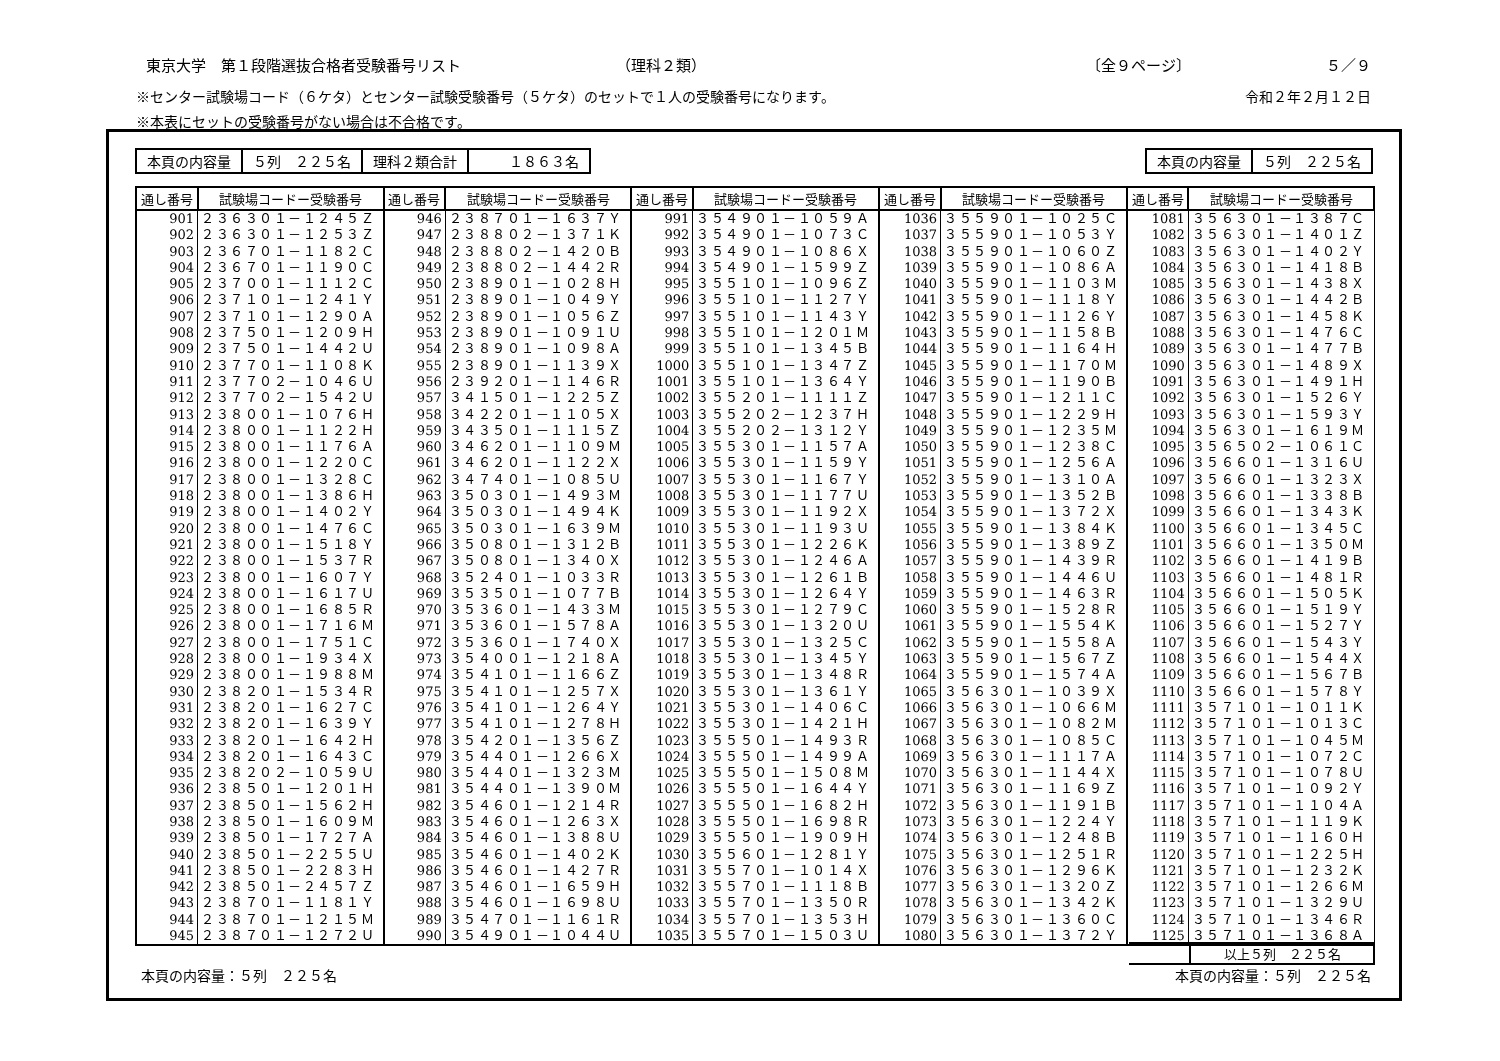東京大学　第１段階選抜合格者受験番号リスト （理科２類） 〔全９ページ〕 ５／９
※センター試験場コード（６ケタ）とセンター試験受験番号（５ケタ）のセットで１人の受験番号になります。 令和２年２月１２日
※本表にセットの受験番号がない場合は不合格です。
| 本頁の内容量 | ５列 ２２５名 | 理科２類合計 | １８６３名 |
| 本頁の内容量 | ５列 ２２５名 |
| 通し番号 | 試験場コードー受験番号 | 通し番号 | 試験場コードー受験番号 | 通し番号 | 試験場コードー受験番号 | 通し番号 | 試験場コードー受験番号 | 通し番号 | 試験場コードー受験番号 |
| --- | --- | --- | --- | --- | --- | --- | --- | --- | --- |
| 901 | ２３６３０１－１２４５Ｚ | 946 | ２３８７０１－１６３７Ｙ | 991 | ３５４９０１－１０５９Ａ | 1036 | ３５５９０１－１０２５Ｃ | 1081 | ３５６３０１－１３８７Ｃ |
| 902 | ２３６３０１－１２５３Ｚ | 947 | ２３８８０２－１３７１Ｋ | 992 | ３５４９０１－１０７３Ｃ | 1037 | ３５５９０１－１０５３Ｙ | 1082 | ３５６３０１－１４０１Ｚ |
| 903 | ２３６７０１－１１８２Ｃ | 948 | ２３８８０２－１４２０Ｂ | 993 | ３５４９０１－１０８６Ｘ | 1038 | ３５５９０１－１０６０Ｚ | 1083 | ３５６３０１－１４０２Ｙ |
| 904 | ２３６７０１－１１９０Ｃ | 949 | ２３８８０２－１４４２Ｒ | 994 | ３５４９０１－１５９９Ｚ | 1039 | ３５５９０１－１０８６Ａ | 1084 | ３５６３０１－１４１８Ｂ |
| 905 | ２３７００１－１１１２Ｃ | 950 | ２３８９０１－１０２８Ｈ | 995 | ３５５１０１－１０９６Ｚ | 1040 | ３５５９０１－１１０３Ｍ | 1085 | ３５６３０１－１４３８Ｘ |
| 906 | ２３７１０１－１２４１Ｙ | 951 | ２３８９０１－１０４９Ｙ | 996 | ３５５１０１－１１２７Ｙ | 1041 | ３５５９０１－１１１８Ｙ | 1086 | ３５６３０１－１４４２Ｂ |
| 907 | ２３７１０１－１２９０Ａ | 952 | ２３８９０１－１０５６Ｚ | 997 | ３５５１０１－１１４３Ｙ | 1042 | ３５５９０１－１１２６Ｙ | 1087 | ３５６３０１－１４５８Ｋ |
| 908 | ２３７５０１－１２０９Ｈ | 953 | ２３８９０１－１０９１Ｕ | 998 | ３５５１０１－１２０１Ｍ | 1043 | ３５５９０１－１１５８Ｂ | 1088 | ３５６３０１－１４７６Ｃ |
| 909 | ２３７５０１－１４４２Ｕ | 954 | ２３８９０１－１０９８Ａ | 999 | ３５５１０１－１３４５Ｂ | 1044 | ３５５９０１－１１６４Ｈ | 1089 | ３５６３０１－１４７７Ｂ |
| 910 | ２３７７０１－１１０８Ｋ | 955 | ２３８９０１－１１３９Ｘ | 1000 | ３５５１０１－１３４７Ｚ | 1045 | ３５５９０１－１１７０Ｍ | 1090 | ３５６３０１－１４８９Ｘ |
| 911 | ２３７７０２－１０４６Ｕ | 956 | ２３９２０１－１１４６Ｒ | 1001 | ３５５１０１－１３６４Ｙ | 1046 | ３５５９０１－１１９０Ｂ | 1091 | ３５６３０１－１４９１Ｈ |
| 912 | ２３７７０２－１５４２Ｕ | 957 | ３４１５０１－１２２５Ｚ | 1002 | ３５５２０１－１１１１Ｚ | 1047 | ３５５９０１－１２１１Ｃ | 1092 | ３５６３０１－１５２６Ｙ |
| 913 | ２３８００１－１０７６Ｈ | 958 | ３４２２０１－１１０５Ｘ | 1003 | ３５５２０２－１２３７Ｈ | 1048 | ３５５９０１－１２２９Ｈ | 1093 | ３５６３０１－１５９３Ｙ |
| 914 | ２３８００１－１１２２Ｈ | 959 | ３４３５０１－１１１５Ｚ | 1004 | ３５５２０２－１３１２Ｙ | 1049 | ３５５９０１－１２３５Ｍ | 1094 | ３５６３０１－１６１９Ｍ |
| 915 | ２３８００１－１１７６Ａ | 960 | ３４６２０１－１１０９Ｍ | 1005 | ３５５３０１－１１５７Ａ | 1050 | ３５５９０１－１２３８Ｃ | 1095 | ３５６５０２－１０６１Ｃ |
| 916 | ２３８００１－１２２０Ｃ | 961 | ３４６２０１－１１２２Ｘ | 1006 | ３５５３０１－１１５９Ｙ | 1051 | ３５５９０１－１２５６Ａ | 1096 | ３５６６０１－１３１６Ｕ |
| 917 | ２３８００１－１３２８Ｃ | 962 | ３４７４０１－１０８５Ｕ | 1007 | ３５５３０１－１１６７Ｙ | 1052 | ３５５９０１－１３１０Ａ | 1097 | ３５６６０１－１３２３Ｘ |
| 918 | ２３８００１－１３８６Ｈ | 963 | ３５０３０１－１４９３Ｍ | 1008 | ３５５３０１－１１７７Ｕ | 1053 | ３５５９０１－１３５２Ｂ | 1098 | ３５６６０１－１３３８Ｂ |
| 919 | ２３８００１－１４０２Ｙ | 964 | ３５０３０１－１４９４Ｋ | 1009 | ３５５３０１－１１９２Ｘ | 1054 | ３５５９０１－１３７２Ｘ | 1099 | ３５６６０１－１３４３Ｋ |
| 920 | ２３８００１－１４７６Ｃ | 965 | ３５０３０１－１６３９Ｍ | 1010 | ３５５３０１－１１９３Ｕ | 1055 | ３５５９０１－１３８４Ｋ | 1100 | ３５６６０１－１３４５Ｃ |
| 921 | ２３８００１－１５１８Ｙ | 966 | ３５０８０１－１３１２Ｂ | 1011 | ３５５３０１－１２２６Ｋ | 1056 | ３５５９０１－１３８９Ｚ | 1101 | ３５６６０１－１３５０Ｍ |
| 922 | ２３８００１－１５３７Ｒ | 967 | ３５０８０１－１３４０Ｘ | 1012 | ３５５３０１－１２４６Ａ | 1057 | ３５５９０１－１４３９Ｒ | 1102 | ３５６６０１－１４１９Ｂ |
| 923 | ２３８００１－１６０７Ｙ | 968 | ３５２４０１－１０３３Ｒ | 1013 | ３５５３０１－１２６１Ｂ | 1058 | ３５５９０１－１４４６Ｕ | 1103 | ３５６６０１－１４８１Ｒ |
| 924 | ２３８００１－１６１７Ｕ | 969 | ３５３５０１－１０７７Ｂ | 1014 | ３５５３０１－１２６４Ｙ | 1059 | ３５５９０１－１４６３Ｒ | 1104 | ３５６６０１－１５０５Ｋ |
| 925 | ２３８００１－１６８５Ｒ | 970 | ３５３６０１－１４３３Ｍ | 1015 | ３５５３０１－１２７９Ｃ | 1060 | ３５５９０１－１５２８Ｒ | 1105 | ３５６６０１－１５１９Ｙ |
| 926 | ２３８００１－１７１６Ｍ | 971 | ３５３６０１－１５７８Ａ | 1016 | ３５５３０１－１３２０Ｕ | 1061 | ３５５９０１－１５５４Ｋ | 1106 | ３５６６０１－１５２７Ｙ |
| 927 | ２３８００１－１７５１Ｃ | 972 | ３５３６０１－１７４０Ｘ | 1017 | ３５５３０１－１３２５Ｃ | 1062 | ３５５９０１－１５５８Ａ | 1107 | ３５６６０１－１５４３Ｙ |
| 928 | ２３８００１－１９３４Ｘ | 973 | ３５４００１－１２１８Ａ | 1018 | ３５５３０１－１３４５Ｙ | 1063 | ３５５９０１－１５６７Ｚ | 1108 | ３５６６０１－１５４４Ｘ |
| 929 | ２３８００１－１９８８Ｍ | 974 | ３５４１０１－１１６６Ｚ | 1019 | ３５５３０１－１３４８Ｒ | 1064 | ３５５９０１－１５７４Ａ | 1109 | ３５６６０１－１５６７Ｂ |
| 930 | ２３８２０１－１５３４Ｒ | 975 | ３５４１０１－１２５７Ｘ | 1020 | ３５５３０１－１３６１Ｙ | 1065 | ３５６３０１－１０３９Ｘ | 1110 | ３５６６０１－１５７８Ｙ |
| 931 | ２３８２０１－１６２７Ｃ | 976 | ３５４１０１－１２６４Ｙ | 1021 | ３５５３０１－１４０６Ｃ | 1066 | ３５６３０１－１０６６Ｍ | 1111 | ３５７１０１－１０１１Ｋ |
| 932 | ２３８２０１－１６３９Ｙ | 977 | ３５４１０１－１２７８Ｈ | 1022 | ３５５３０１－１４２１Ｈ | 1067 | ３５６３０１－１０８２Ｍ | 1112 | ３５７１０１－１０１３Ｃ |
| 933 | ２３８２０１－１６４２Ｈ | 978 | ３５４２０１－１３５６Ｚ | 1023 | ３５５５０１－１４９３Ｒ | 1068 | ３５６３０１－１０８５Ｃ | 1113 | ３５７１０１－１０４５Ｍ |
| 934 | ２３８２０１－１６４３Ｃ | 979 | ３５４４０１－１２６６Ｘ | 1024 | ３５５５０１－１４９９Ａ | 1069 | ３５６３０１－１１１７Ａ | 1114 | ３５７１０１－１０７２Ｃ |
| 935 | ２３８２０２－１０５９Ｕ | 980 | ３５４４０１－１３２３Ｍ | 1025 | ３５５５０１－１５０８Ｍ | 1070 | ３５６３０１－１１４４Ｘ | 1115 | ３５７１０１－１０７８Ｕ |
| 936 | ２３８５０１－１２０１Ｈ | 981 | ３５４４０１－１３９０Ｍ | 1026 | ３５５５０１－１６４４Ｙ | 1071 | ３５６３０１－１１６９Ｚ | 1116 | ３５７１０１－１０９２Ｙ |
| 937 | ２３８５０１－１５６２Ｈ | 982 | ３５４６０１－１２１４Ｒ | 1027 | ３５５５０１－１６８２Ｈ | 1072 | ３５６３０１－１１９１Ｂ | 1117 | ３５７１０１－１１０４Ａ |
| 938 | ２３８５０１－１６０９Ｍ | 983 | ３５４６０１－１２６３Ｘ | 1028 | ３５５５０１－１６９８Ｒ | 1073 | ３５６３０１－１２２４Ｙ | 1118 | ３５７１０１－１１１９Ｋ |
| 939 | ２３８５０１－１７２７Ａ | 984 | ３５４６０１－１３８８Ｕ | 1029 | ３５５５０１－１９０９Ｈ | 1074 | ３５６３０１－１２４８Ｂ | 1119 | ３５７１０１－１１６０Ｈ |
| 940 | ２３８５０１－２２５５Ｕ | 985 | ３５４６０１－１４０２Ｋ | 1030 | ３５５６０１－１２８１Ｙ | 1075 | ３５６３０１－１２５１Ｒ | 1120 | ３５７１０１－１２２５Ｈ |
| 941 | ２３８５０１－２２８３Ｈ | 986 | ３５４６０１－１４２７Ｒ | 1031 | ３５５７０１－１０１４Ｘ | 1076 | ３５６３０１－１２９６Ｋ | 1121 | ３５７１０１－１２３２Ｋ |
| 942 | ２３８５０１－２４５７Ｚ | 987 | ３５４６０１－１６５９Ｈ | 1032 | ３５５７０１－１１１８Ｂ | 1077 | ３５６３０１－１３２０Ｚ | 1122 | ３５７１０１－１２６６Ｍ |
| 943 | ２３８７０１－１１８１Ｙ | 988 | ３５４６０１－１６９８Ｕ | 1033 | ３５５７０１－１３５０Ｒ | 1078 | ３５６３０１－１３４２Ｋ | 1123 | ３５７１０１－１３２９Ｕ |
| 944 | ２３８７０１－１２１５Ｍ | 989 | ３５４７０１－１１６１Ｒ | 1034 | ３５５７０１－１３５３Ｈ | 1079 | ３５６３０１－１３６０Ｃ | 1124 | ３５７１０１－１３４６Ｒ |
| 945 | ２３８７０１－１２７２Ｕ | 990 | ３５４９０１－１０４４Ｕ | 1035 | ３５５７０１－１５０３Ｕ | 1080 | ３５６３０１－１３７２Ｙ | 1125 | ３５７１０１－１３６８Ａ |
以上５列　２２５名
本頁の内容量：５列　２２５名 本頁の内容量：５列　２２５名